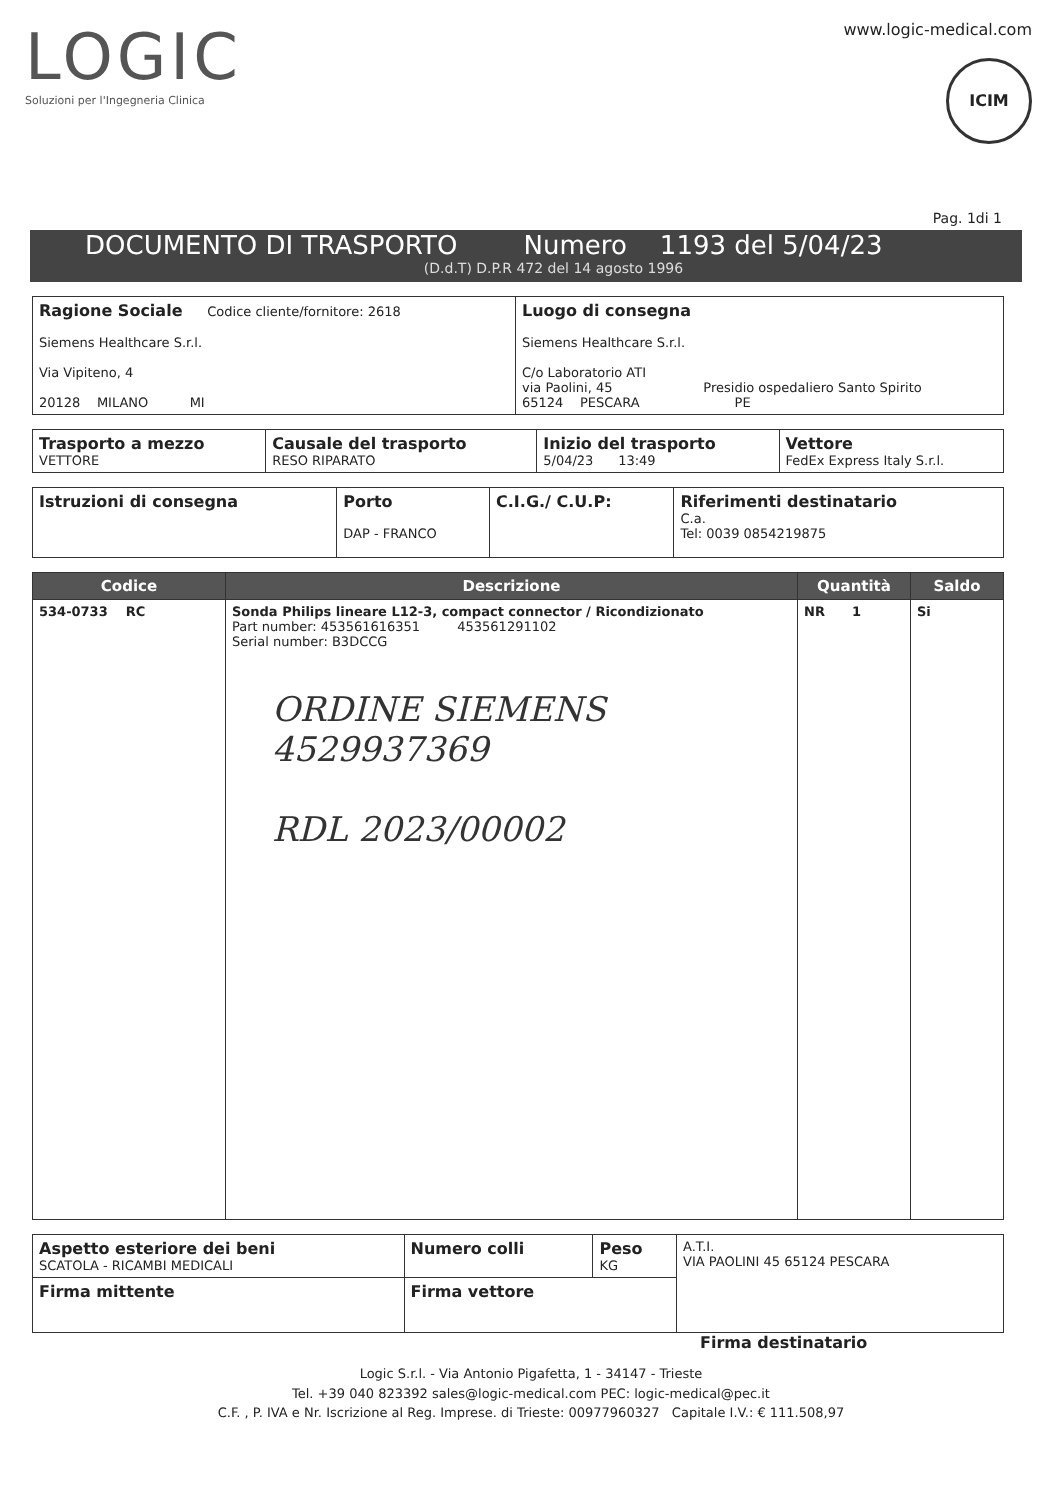LOGIC
Soluzioni per l'Ingegneria Clinica
www.logic-medical.com
ICIM
Pag. 1di 1
DOCUMENTO DI TRASPORTO Numero 1193 del 5/04/23
(D.d.T) D.P.R 472 del 14 agosto 1996
| Ragione Sociale Codice cliente/fornitore: 2618 Siemens Healthcare S.r.l. Via Vipiteno, 4 20128 MILANO MI | Luogo di consegna Siemens Healthcare S.r.l. C/o Laboratorio ATI via Paolini, 45 Presidio ospedaliero Santo Spirito 65124 PESCARA PE |
| Trasporto a mezzo VETTORE | Causale del trasporto RESO RIPARATO | Inizio del trasporto 5/04/23 13:49 | Vettore FedEx Express Italy S.r.l. |
| Istruzioni di consegna | Porto DAP - FRANCO | C.I.G./ C.U.P: | Riferimenti destinatario C.a. Tel: 0039 0854219875 |
| Codice | Descrizione | Quantità | Saldo |
| --- | --- | --- | --- |
| 534-0733 RC | Sonda Philips lineare L12-3, compact connector / Ricondizionato Part number: 453561616351 453561291102 Serial number: B3DCCG ORDINE SIEMENS 4529937369 RDL 2023/00002 | NR 1 | Si |
| Aspetto esteriore dei beni SCATOLA - RICAMBI MEDICALI | Numero colli | Peso KG | A.T.I. VIA PAOLINI 45 65124 PESCARA |
| Firma mittente | Firma vettore | | |
Firma destinatario
Logic S.r.l. - Via Antonio Pigafetta, 1 - 34147 - Trieste
Tel. +39 040 823392 sales@logic-medical.com PEC: logic-medical@pec.it
C.F. , P. IVA e Nr. Iscrizione al Reg. Imprese. di Trieste: 00977960327 Capitale I.V.: € 111.508,97